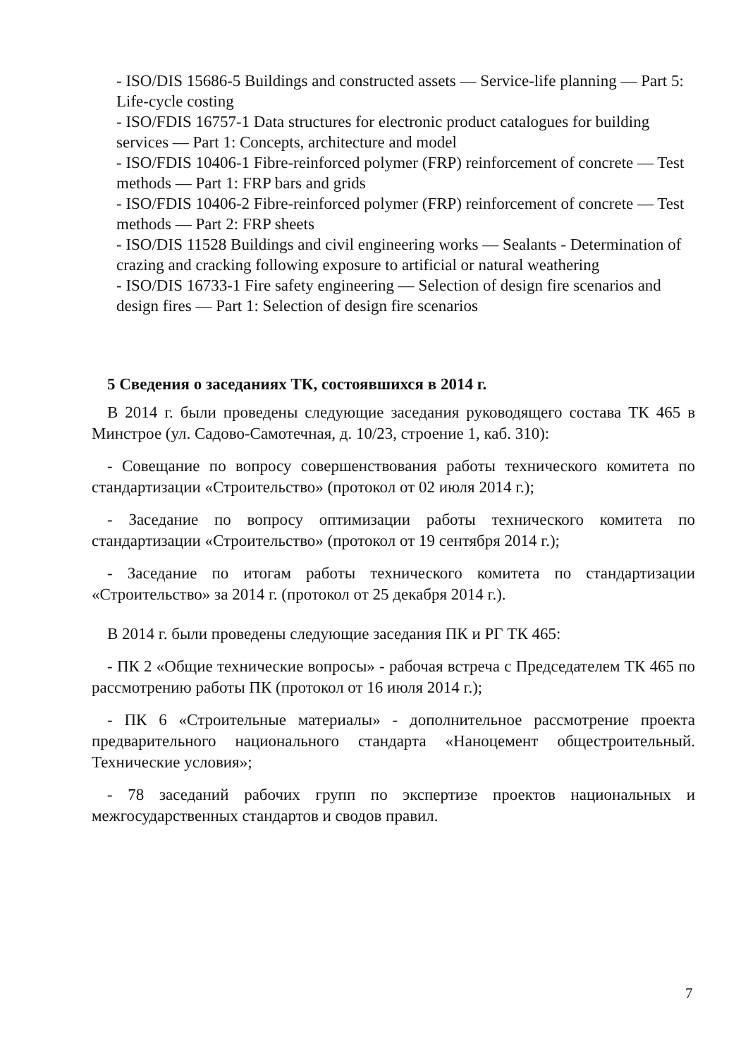- ISO/DIS 15686-5 Buildings and constructed assets — Service-life planning — Part 5: Life-cycle costing
- ISO/FDIS 16757-1 Data structures for electronic product catalogues for building services — Part 1: Concepts, architecture and model
- ISO/FDIS 10406-1 Fibre-reinforced polymer (FRP) reinforcement of concrete — Test methods — Part 1: FRP bars and grids
- ISO/FDIS 10406-2 Fibre-reinforced polymer (FRP) reinforcement of concrete — Test methods — Part 2: FRP sheets
- ISO/DIS 11528 Buildings and civil engineering works — Sealants - Determination of crazing and cracking following exposure to artificial or natural weathering
- ISO/DIS 16733-1 Fire safety engineering — Selection of design fire scenarios and design fires — Part 1: Selection of design fire scenarios
5 Сведения о заседаниях ТК, состоявшихся в 2014 г.
В 2014 г. были проведены следующие заседания руководящего состава ТК 465 в Минстрое (ул. Садово-Самотечная, д. 10/23, строение 1, каб. 310):
- Совещание по вопросу совершенствования работы технического комитета по стандартизации «Строительство» (протокол от 02 июля 2014 г.);
- Заседание по вопросу оптимизации работы технического комитета по стандартизации «Строительство» (протокол от 19 сентября 2014 г.);
- Заседание по итогам работы технического комитета по стандартизации «Строительство» за 2014 г. (протокол от 25 декабря 2014 г.).
В 2014 г. были проведены следующие заседания ПК и РГ ТК 465:
- ПК 2 «Общие технические вопросы» - рабочая встреча с Председателем ТК 465 по рассмотрению работы ПК (протокол от 16 июля 2014 г.);
- ПК 6 «Строительные материалы» - дополнительное рассмотрение проекта предварительного национального стандарта «Наноцемент общестроительный. Технические условия»;
- 78 заседаний рабочих групп по экспертизе проектов национальных и межгосударственных стандартов и сводов правил.
7